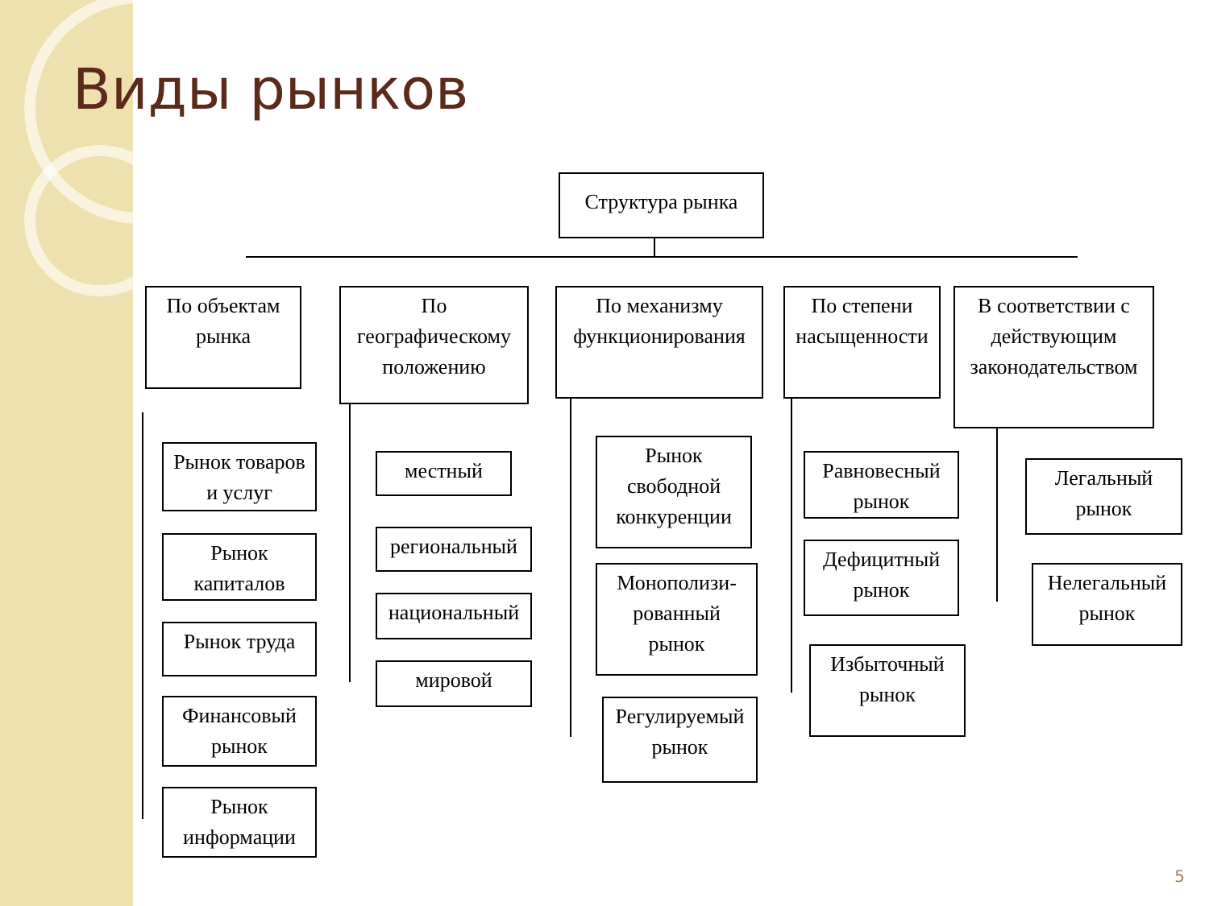Виды рынков
Структура рынка
По объектам
рынка
По
географическому
положению
По механизму
функционирования
По степени
насыщенности
В соответствии с
действующим
законодательством
Рынок товаров
и услуг
Рынок
капиталов
Рынок труда
Финансовый
рынок
Рынок
информации
местный
региональный
национальный
мировой
Рынок
свободной
конкуренции
Монополизи-
рованный
рынок
Регулируемый
рынок
Равновесный
рынок
Дефицитный
рынок
Избыточный
рынок
Легальный
рынок
Нелегальный
рынок
5